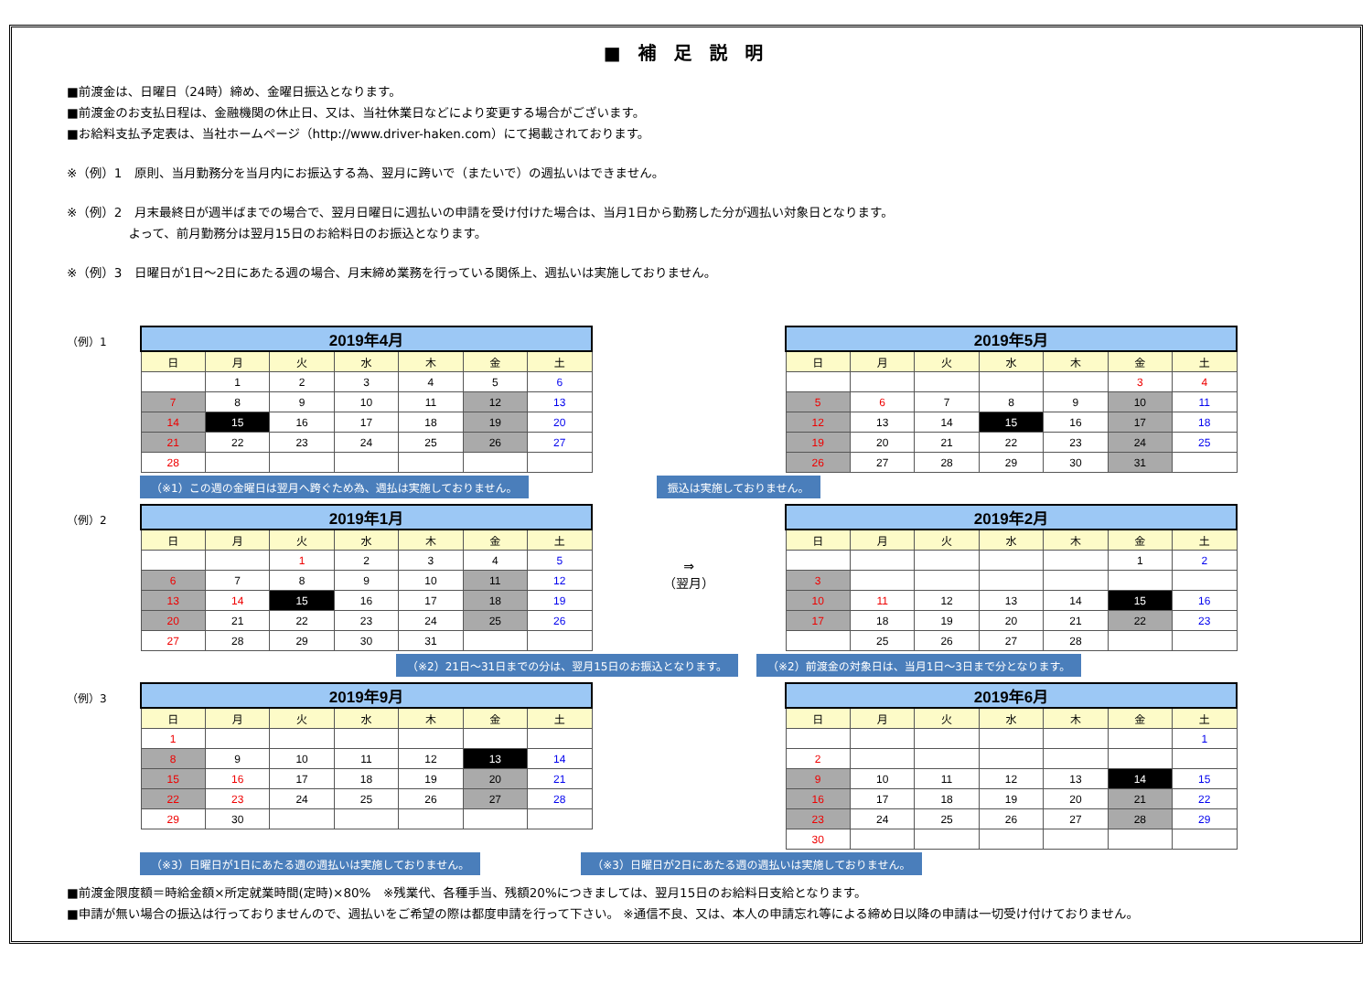■ 補 足 説 明
■前渡金は、日曜日（24時）締め、金曜日振込となります。
■前渡金のお支払日程は、金融機関の休止日、又は、当社休業日などにより変更する場合がございます。
■お給料支払予定表は、当社ホームページ（http://www.driver-haken.com）にて掲載されております。
※（例）1　原則、当月勤務分を当月内にお振込する為、翌月に跨いで（またいで）の週払いはできません。
※（例）2　月末最終日が週半ばまでの場合で、翌月日曜日に週払いの申請を受け付けた場合は、当月1日から勤務した分が週払い対象日となります。
　　　　　よって、前月勤務分は翌月15日のお給料日のお振込となります。
※（例）3　日曜日が1日～2日にあたる週の場合、月末締め業務を行っている関係上、週払いは実施しておりません。
（例）1
| 2019年4月 | | | | | | |
| --- | --- | --- | --- | --- | --- | --- |
| 日 | 月 | 火 | 水 | 木 | 金 | 土 |
| | 1 | 2 | 3 | 4 | 5 | 6 |
| 7 | 8 | 9 | 10 | 11 | 12 | 13 |
| 14 | 15 | 16 | 17 | 18 | 19 | 20 |
| 21 | 22 | 23 | 24 | 25 | 26 | 27 |
| 28 | | | | | | |
| 2019年5月 | | | | | | |
| --- | --- | --- | --- | --- | --- | --- |
| 日 | 月 | 火 | 水 | 木 | 金 | 土 |
| | | | | | 3 | 4 |
| 5 | 6 | 7 | 8 | 9 | 10 | 11 |
| 12 | 13 | 14 | 15 | 16 | 17 | 18 |
| 19 | 20 | 21 | 22 | 23 | 24 | 25 |
| 26 | 27 | 28 | 29 | 30 | 31 | |
（※1）この週の金曜日は翌月へ跨ぐため為、週払は実施しておりません。 振込は実施しておりません。
（例）2
| 2019年1月 | | | | | | |
| --- | --- | --- | --- | --- | --- | --- |
| 日 | 月 | 火 | 水 | 木 | 金 | 土 |
| | | 1 | 2 | 3 | 4 | 5 |
| 6 | 7 | 8 | 9 | 10 | 11 | 12 |
| 13 | 14 | 15 | 16 | 17 | 18 | 19 |
| 20 | 21 | 22 | 23 | 24 | 25 | 26 |
| 27 | 28 | 29 | 30 | 31 | | |
⇒
（翌月）
| 2019年2月 | | | | | | |
| --- | --- | --- | --- | --- | --- | --- |
| 日 | 月 | 火 | 水 | 木 | 金 | 土 |
| | | | | | 1 | 2 |
| 3 | | | | | | |
| 10 | 11 | 12 | 13 | 14 | 15 | 16 |
| 17 | 18 | 19 | 20 | 21 | 22 | 23 |
| | 25 | 26 | 27 | 28 | | |
（※2）21日～31日までの分は、翌月15日のお振込となります。 （※2）前渡金の対象日は、当月1日～3日まで分となります。
（例）3
| 2019年9月 | | | | | | |
| --- | --- | --- | --- | --- | --- | --- |
| 日 | 月 | 火 | 水 | 木 | 金 | 土 |
| 1 | | | | | | |
| 8 | 9 | 10 | 11 | 12 | 13 | 14 |
| 15 | 16 | 17 | 18 | 19 | 20 | 21 |
| 22 | 23 | 24 | 25 | 26 | 27 | 28 |
| 29 | 30 | | | | | |
| 2019年6月 | | | | | | |
| --- | --- | --- | --- | --- | --- | --- |
| 日 | 月 | 火 | 水 | 木 | 金 | 土 |
| | | | | | | 1 |
| 2 | | | | | | |
| 9 | 10 | 11 | 12 | 13 | 14 | 15 |
| 16 | 17 | 18 | 19 | 20 | 21 | 22 |
| 23 | 24 | 25 | 26 | 27 | 28 | 29 |
| 30 | | | | | | |
（※3）日曜日が1日にあたる週の週払いは実施しておりません。 （※3）日曜日が2日にあたる週の週払いは実施しておりません。
■前渡金限度額＝時給金額×所定就業時間(定時)×80%　※残業代、各種手当、残額20%につきましては、翌月15日のお給料日支給となります。
■申請が無い場合の振込は行っておりませんので、週払いをご希望の際は都度申請を行って下さい。 ※通信不良、又は、本人の申請忘れ等による締め日以降の申請は一切受け付けておりません。